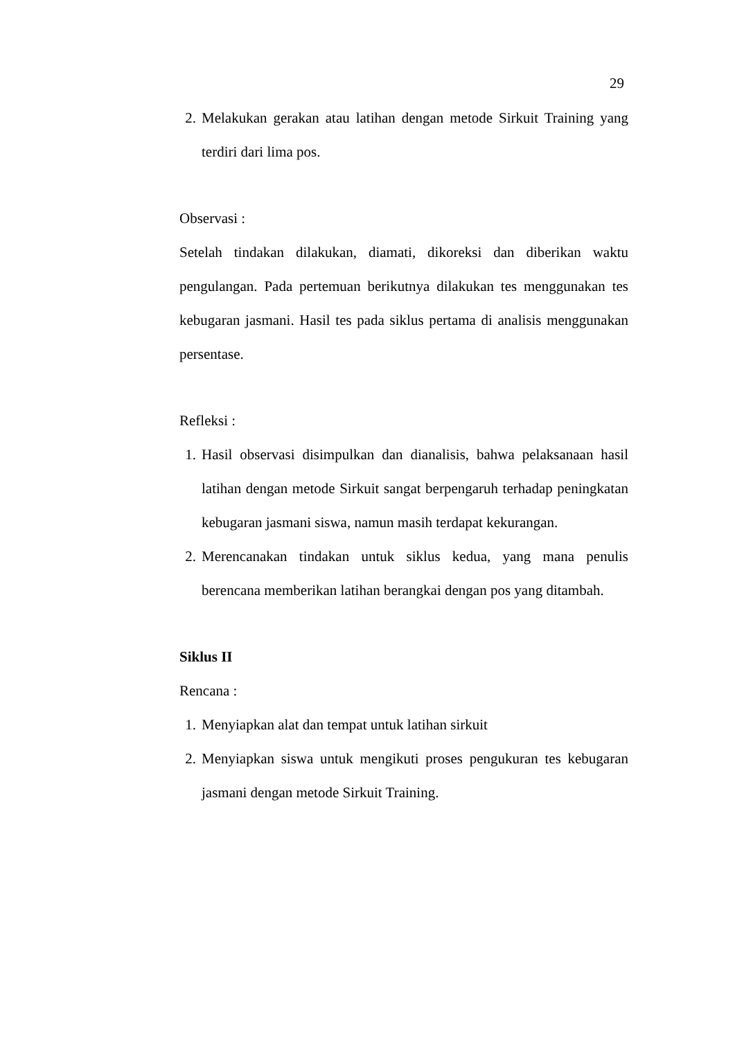29
2. Melakukan gerakan atau latihan dengan metode Sirkuit Training yang terdiri dari lima pos.
Observasi :
Setelah tindakan dilakukan, diamati, dikoreksi dan diberikan waktu pengulangan. Pada pertemuan berikutnya dilakukan tes menggunakan tes kebugaran jasmani. Hasil tes pada siklus pertama di analisis menggunakan persentase.
Refleksi :
1. Hasil observasi disimpulkan dan dianalisis, bahwa pelaksanaan hasil latihan dengan metode Sirkuit sangat berpengaruh terhadap peningkatan kebugaran jasmani siswa, namun masih terdapat kekurangan.
2. Merencanakan tindakan untuk siklus kedua, yang mana penulis berencana memberikan latihan berangkai dengan pos yang ditambah.
Siklus II
Rencana :
1. Menyiapkan alat dan tempat untuk latihan sirkuit
2. Menyiapkan siswa untuk mengikuti proses pengukuran tes kebugaran jasmani dengan metode Sirkuit Training.